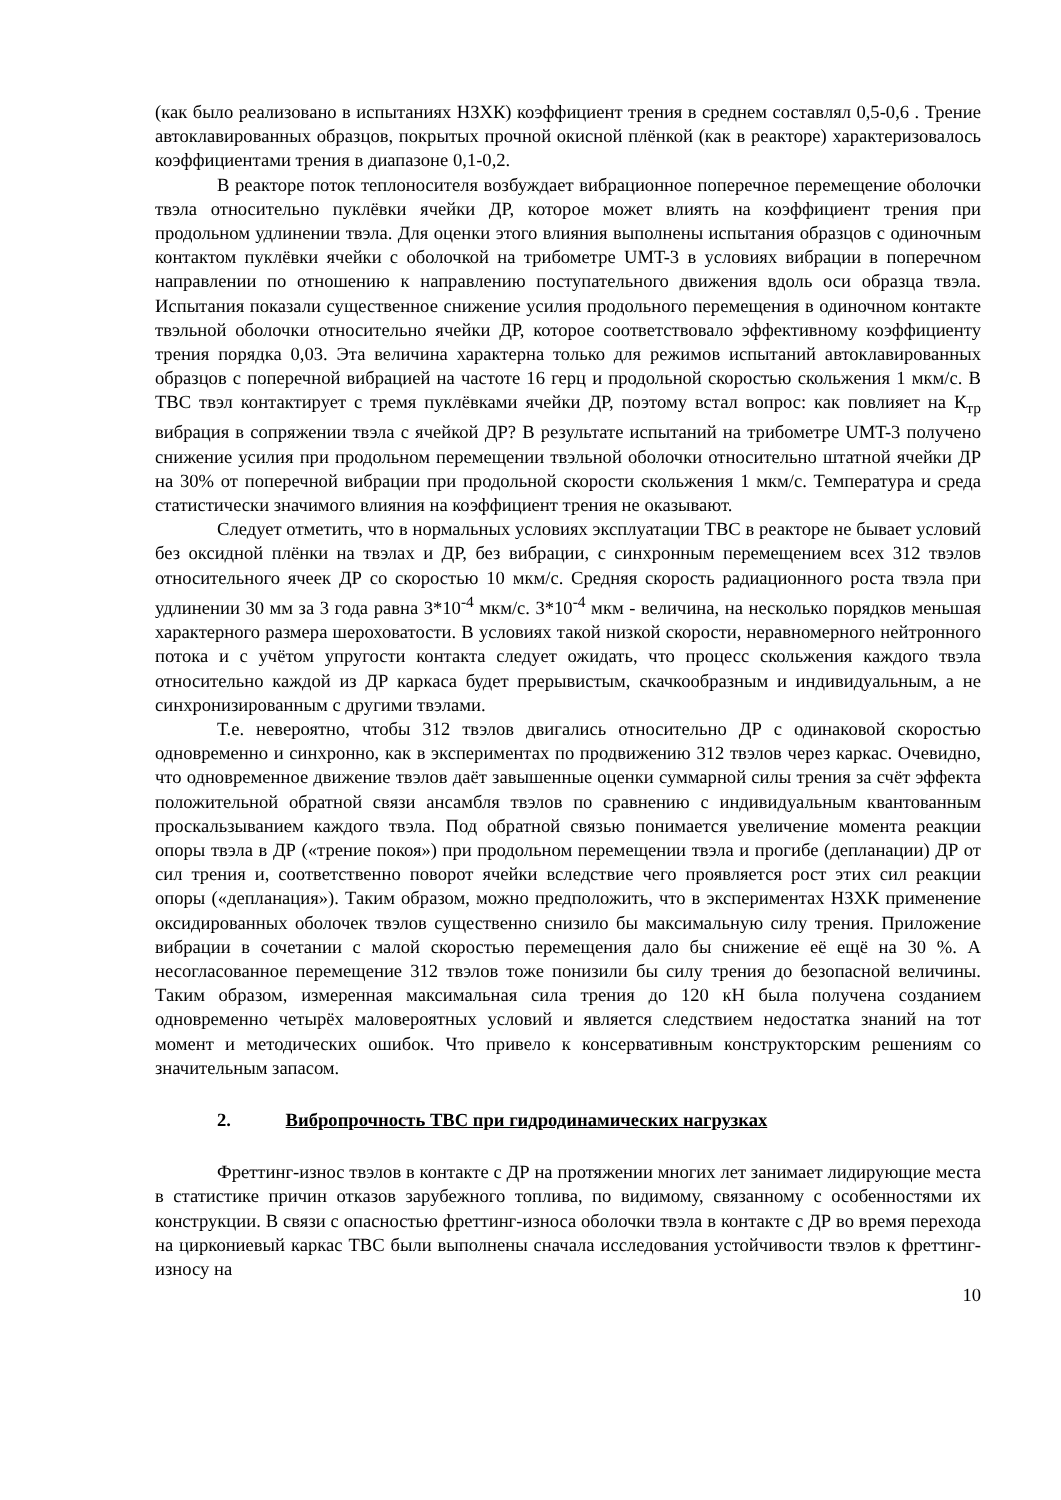(как было реализовано в испытаниях НЗХК) коэффициент трения в среднем составлял 0,5-0,6 . Трение автоклавированных образцов, покрытых прочной окисной плёнкой (как в реакторе) характеризовалось коэффициентами трения в диапазоне 0,1-0,2.
В реакторе поток теплоносителя возбуждает вибрационное поперечное перемещение оболочки твэла относительно пуклёвки ячейки ДР, которое может влиять на коэффициент трения при продольном удлинении твэла. Для оценки этого влияния выполнены испытания образцов с одиночным контактом пуклёвки ячейки с оболочкой на трибометре UMT-3 в условиях вибрации в поперечном направлении по отношению к направлению поступательного движения вдоль оси образца твэла. Испытания показали существенное снижение усилия продольного перемещения в одиночном контакте твэльной оболочки относительно ячейки ДР, которое соответствовало эффективному коэффициенту трения порядка 0,03. Эта величина характерна только для режимов испытаний автоклавированных образцов с поперечной вибрацией на частоте 16 герц и продольной скоростью скольжения 1 мкм/с. В ТВС твэл контактирует с тремя пуклёвками ячейки ДР, поэтому встал вопрос: как повлияет на К<sub>тр</sub> вибрация в сопряжении твэла с ячейкой ДР? В результате испытаний на трибометре UMT-3 получено снижение усилия при продольном перемещении твэльной оболочки относительно штатной ячейки ДР на 30% от поперечной вибрации при продольной скорости скольжения 1 мкм/с. Температура и среда статистически значимого влияния на коэффициент трения не оказывают.
Следует отметить, что в нормальных условиях эксплуатации ТВС в реакторе не бывает условий без оксидной плёнки на твэлах и ДР, без вибрации, с синхронным перемещением всех 312 твэлов относительного ячеек ДР со скоростью 10 мкм/с. Средняя скорость радиационного роста твэла при удлинении 30 мм за 3 года равна 3*10<sup>-4</sup> мкм/с. 3*10<sup>-4</sup> мкм - величина, на несколько порядков меньшая характерного размера шероховатости. В условиях такой низкой скорости, неравномерного нейтронного потока и с учётом упругости контакта следует ожидать, что процесс скольжения каждого твэла относительно каждой из ДР каркаса будет прерывистым, скачкообразным и индивидуальным, а не синхронизированным с другими твэлами.
Т.е. невероятно, чтобы 312 твэлов двигались относительно ДР с одинаковой скоростью одновременно и синхронно, как в экспериментах по продвижению 312 твэлов через каркас. Очевидно, что одновременное движение твэлов даёт завышенные оценки суммарной силы трения за счёт эффекта положительной обратной связи ансамбля твэлов по сравнению с индивидуальным квантованным проскальзыванием каждого твэла. Под обратной связью понимается увеличение момента реакции опоры твэла в ДР («трение покоя») при продольном перемещении твэла и прогибе (депланации) ДР от сил трения и, соответственно поворот ячейки вследствие чего проявляется рост этих сил реакции опоры («депланация»). Таким образом, можно предположить, что в экспериментах НЗХК применение оксидированных оболочек твэлов существенно снизило бы максимальную силу трения. Приложение вибрации в сочетании с малой скоростью перемещения дало бы снижение её ещё на 30 %. А несогласованное перемещение 312 твэлов тоже понизили бы силу трения до безопасной величины. Таким образом, измеренная максимальная сила трения до 120 кН была получена созданием одновременно четырёх маловероятных условий и является следствием недостатка знаний на тот момент и методических ошибок. Что привело к консервативным конструкторским решениям со значительным запасом.
2. Вибропрочность ТВС при гидродинамических нагрузках
Фреттинг-износ твэлов в контакте с ДР на протяжении многих лет занимает лидирующие места в статистике причин отказов зарубежного топлива, по видимому, связанному с особенностями их конструкции. В связи с опасностью фреттинг-износа оболочки твэла в контакте с ДР во время перехода на циркониевый каркас ТВС были выполнены сначала исследования устойчивости твэлов к фреттинг-износу на
10